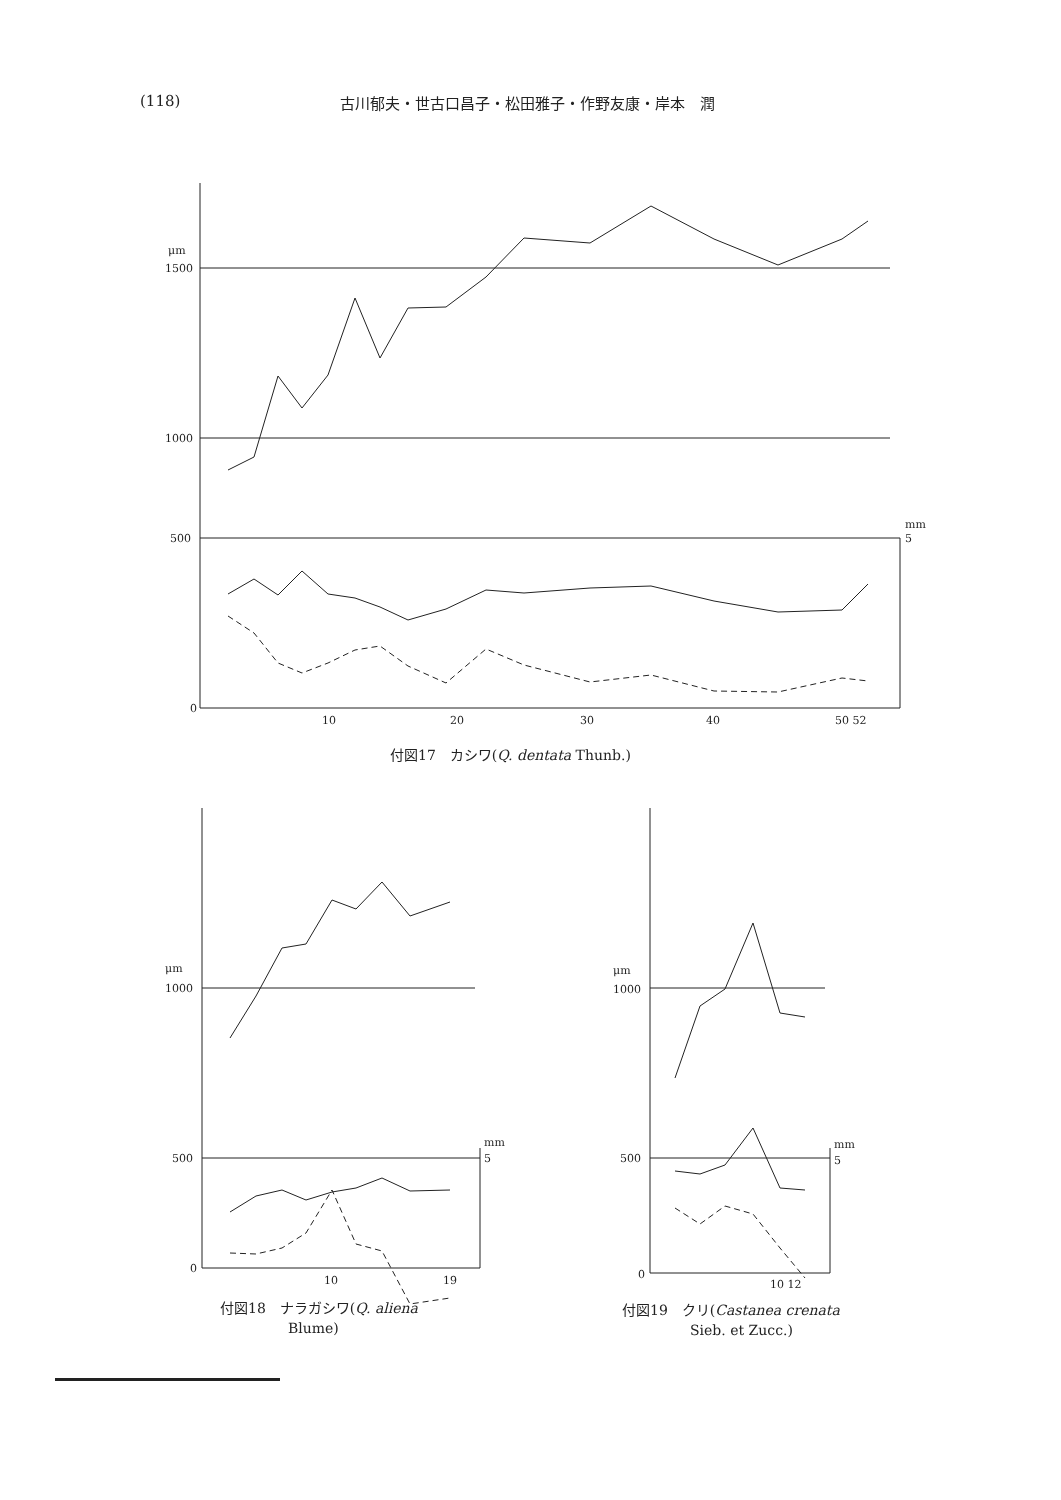(118) 古川郁夫・世古口昌子・松田雅子・作野友康・岸本　潤
1500
1000
500
0
μm
10
20
30
40
50 52
mm
5
付図17　カシワ(Q. dentata Thunb.)
μm
1000
500
0
10
19
mm
5
μm
1000
500
0
10 12
mm
5
付図18　ナラガシワ(Q. aliena
Blume)
付図19　クリ(Castanea crenata
Sieb. et Zucc.)